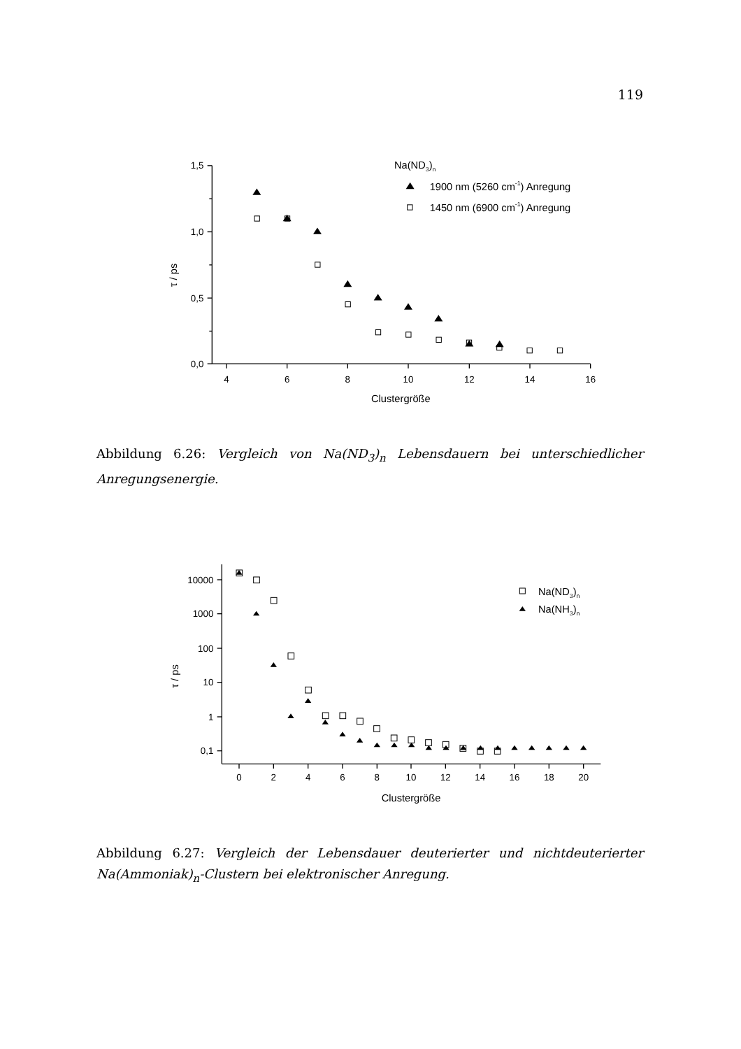119
1,5
1,0
0,5
0,0
4
6
8
10
12
14
16
Clustergröße
τ / ps
Na(ND3)n
1900 nm (5260 cm-1) Anregung
1450 nm (6900 cm-1) Anregung
Abbildung 6.26: Vergleich von Na(ND<sub>3</sub>)<sub>n</sub> Lebensdauern bei unterschiedlicher Anregungsenergie.
10000
1000
100
10
1
0,1
0
2
4
6
8
10
12
14
16
18
20
Clustergröße
τ / ps
Na(ND3)n
Na(NH3)n
Abbildung 6.27: Vergleich der Lebensdauer deuterierter und nichtdeuterierter Na(Ammoniak)<sub>n</sub>-Clustern bei elektronischer Anregung.